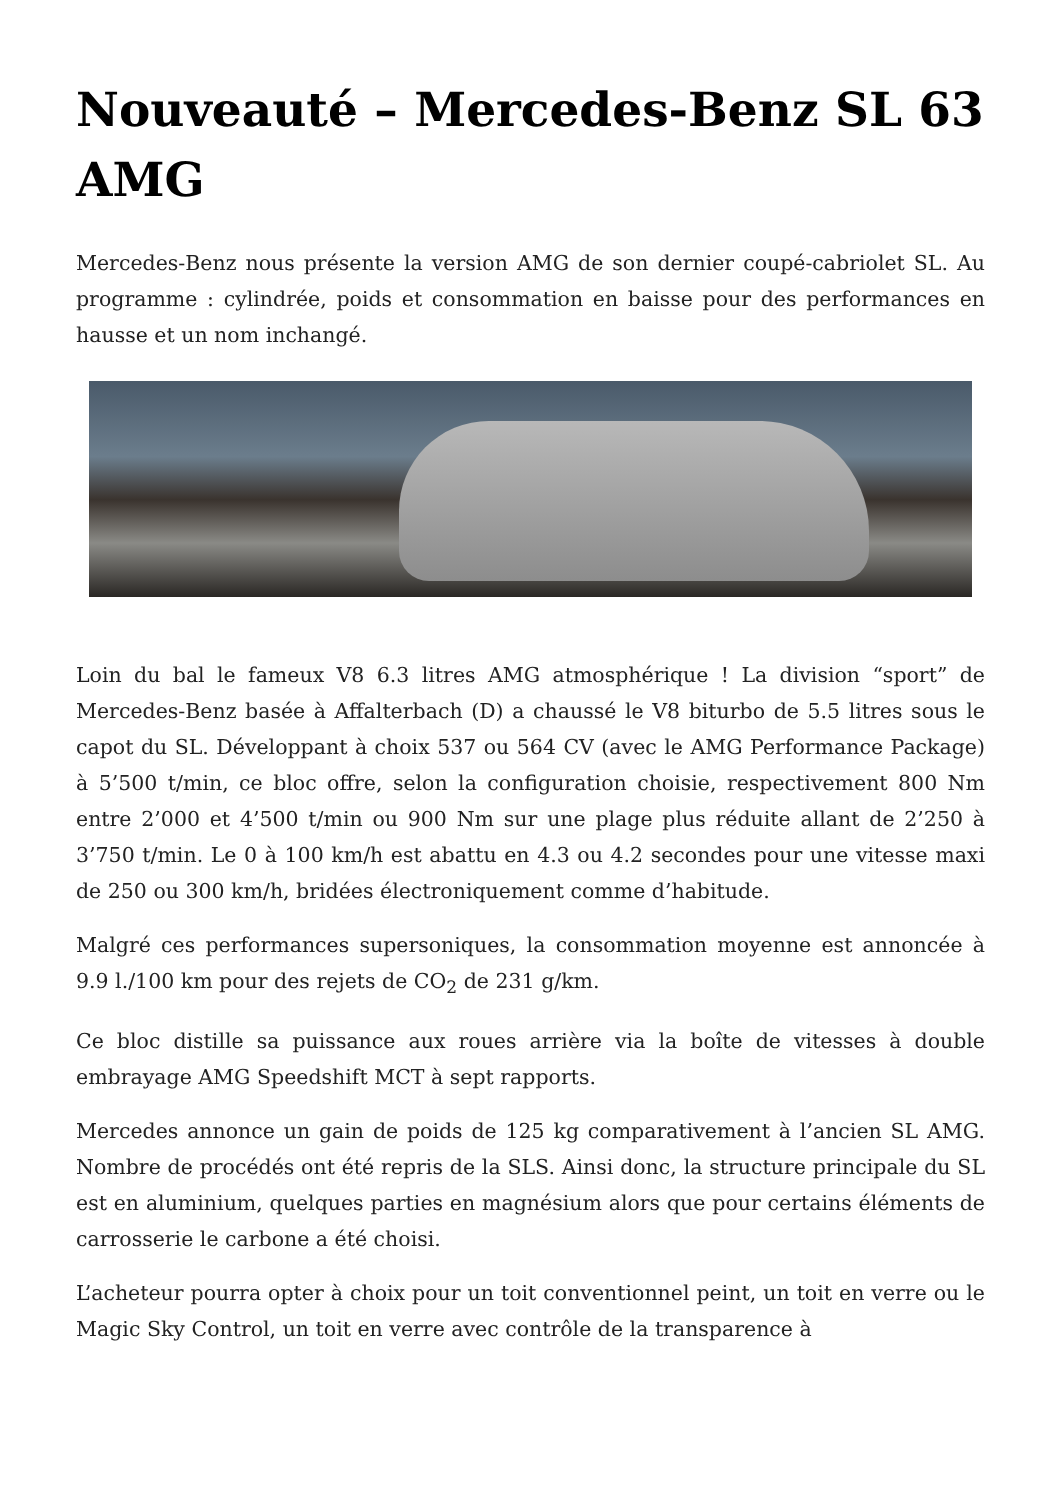Nouveauté – Mercedes-Benz SL 63 AMG
Mercedes-Benz nous présente la version AMG de son dernier coupé-cabriolet SL. Au programme : cylindrée, poids et consommation en baisse pour des performances en hausse et un nom inchangé.
Loin du bal le fameux V8 6.3 litres AMG atmosphérique ! La division “sport” de Mercedes-Benz basée à Affalterbach (D) a chaussé le V8 biturbo de 5.5 litres sous le capot du SL. Développant à choix 537 ou 564 CV (avec le AMG Performance Package) à 5’500 t/min, ce bloc offre, selon la configuration choisie, respectivement 800 Nm entre 2’000 et 4’500 t/min ou 900 Nm sur une plage plus réduite allant de 2’250 à 3’750 t/min. Le 0 à 100 km/h est abattu en 4.3 ou 4.2 secondes pour une vitesse maxi de 250 ou 300 km/h, bridées électroniquement comme d’habitude.
Malgré ces performances supersoniques, la consommation moyenne est annoncée à 9.9 l./100 km pour des rejets de CO<sub>2</sub> de 231 g/km.
Ce bloc distille sa puissance aux roues arrière via la boîte de vitesses à double embrayage AMG Speedshift MCT à sept rapports.
Mercedes annonce un gain de poids de 125 kg comparativement à l’ancien SL AMG. Nombre de procédés ont été repris de la SLS. Ainsi donc, la structure principale du SL est en aluminium, quelques parties en magnésium alors que pour certains éléments de carrosserie le carbone a été choisi.
L’acheteur pourra opter à choix pour un toit conventionnel peint, un toit en verre ou le Magic Sky Control, un toit en verre avec contrôle de la transparence à